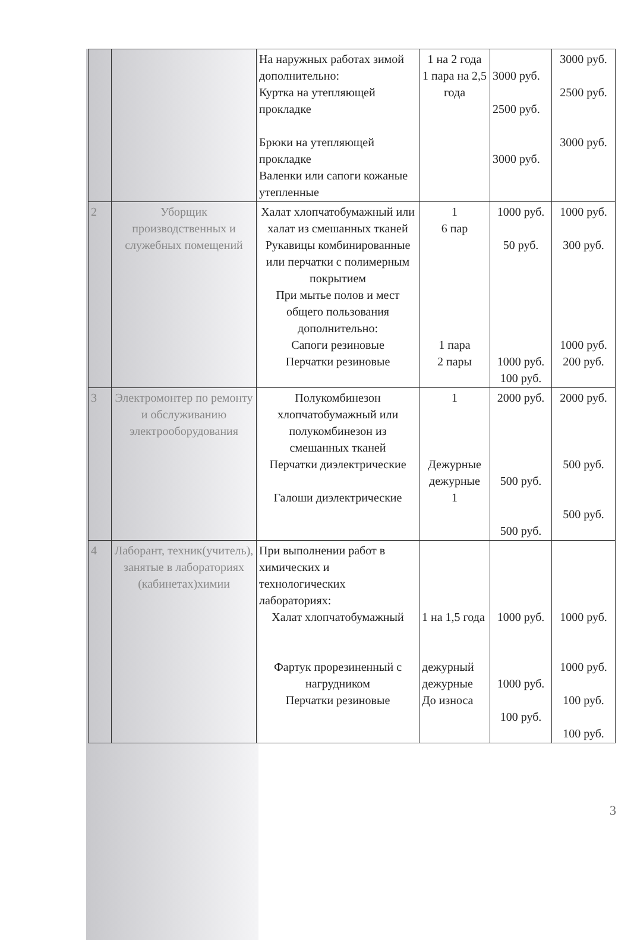| | | На наружных работах зимой дополнительно: Куртка на утепляющей прокладке Брюки на утепляющей прокладке Валенки или сапоги кожаные утепленные | 1 на 2 года 1 пара на 2,5 года | 3000 руб. 2500 руб. 3000 руб. | 3000 руб. 2500 руб. 3000 руб. |
| 2 | Уборщик производственных и служебных помещений | Халат хлопчатобумажный или халат из смешанных тканей Рукавицы комбинированные или перчатки с полимерным покрытием При мытье полов и мест общего пользования дополнительно: Сапоги резиновые Перчатки резиновые | 1 6 пар 1 пара 2 пары | 1000 руб. 50 руб. 1000 руб. 100 руб. | 1000 руб. 300 руб. 1000 руб. 200 руб. |
| 3 | Электромонтер по ремонту и обслуживанию электрооборудования | Полукомбинезон хлопчатобумажный или полукомбинезон из смешанных тканей Перчатки диэлектрические Галоши диэлектрические | 1 Дежурные дежурные 1 | 2000 руб. 500 руб. 500 руб. | 2000 руб. 500 руб. 500 руб. |
| 4 | Лаборант, техник(учитель), занятые в лабораториях (кабинетах)химии | При выполнении работ в химических и технологических лабораториях: Халат хлопчатобумажный Фартук прорезиненный с нагрудником Перчатки резиновые | 1 на 1,5 года дежурный дежурные До износа | 1000 руб. 1000 руб. 100 руб. | 1000 руб. 1000 руб. 100 руб. 100 руб. |
3